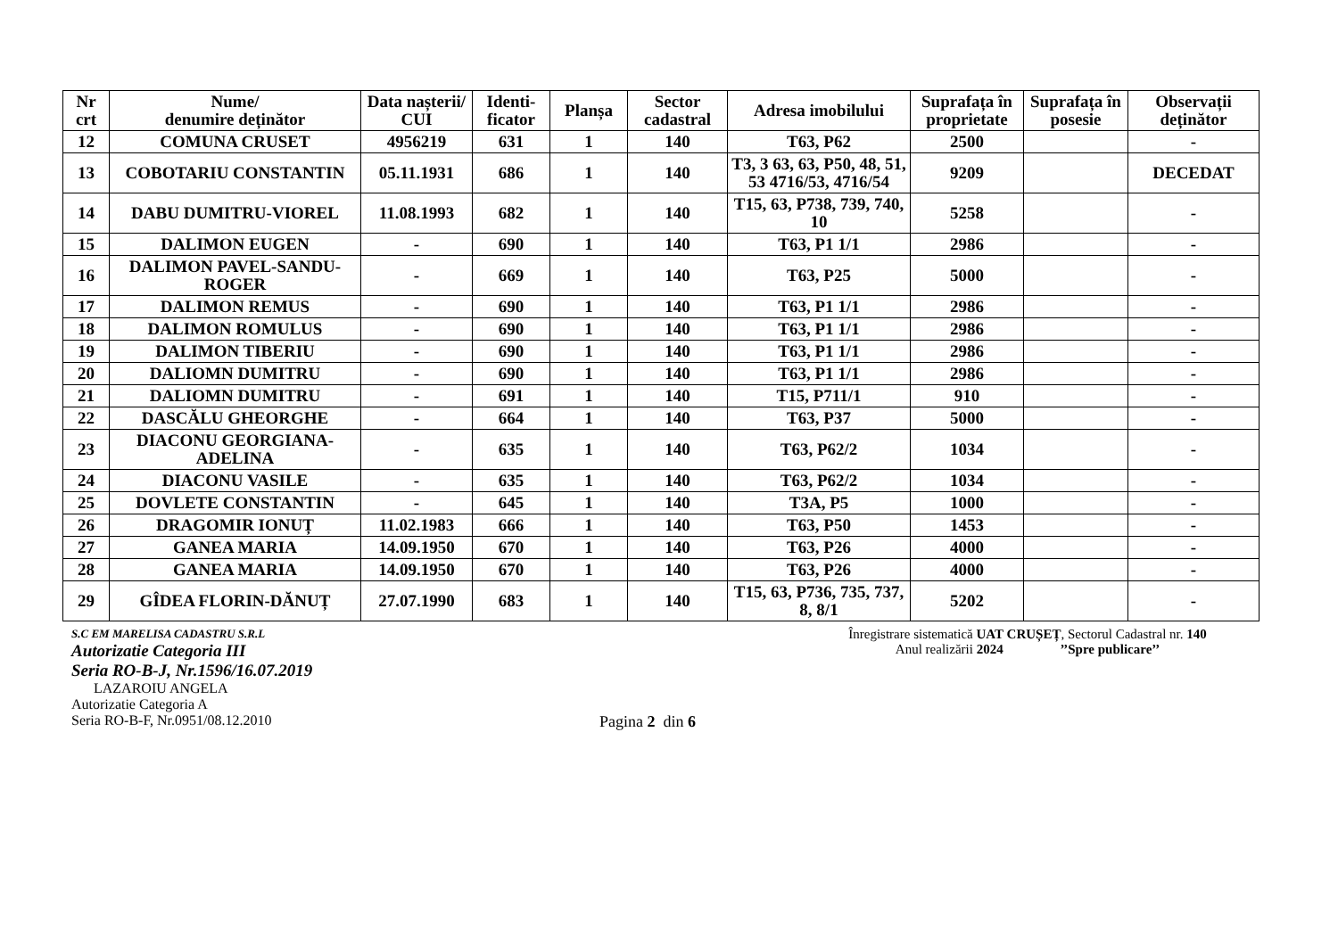| Nr crt | Nume/ denumire deținător | Data nașterii/ CUI | Identi-ficator | Planșa | Sector cadastral | Adresa imobilului | Suprafața în proprietate | Suprafața în posesie | Observații deținător |
| --- | --- | --- | --- | --- | --- | --- | --- | --- | --- |
| 12 | COMUNA CRUSET | 4956219 | 631 | 1 | 140 | T63, P62 | 2500 | | - |
| 13 | COBOTARIU CONSTANTIN | 05.11.1931 | 686 | 1 | 140 | T3, 3 63, 63, P50, 48, 51, 53 4716/53, 4716/54 | 9209 | | DECEDAT |
| 14 | DABU DUMITRU-VIOREL | 11.08.1993 | 682 | 1 | 140 | T15, 63, P738, 739, 740, 10 | 5258 | | - |
| 15 | DALIMON EUGEN | - | 690 | 1 | 140 | T63, P1 1/1 | 2986 | | - |
| 16 | DALIMON PAVEL-SANDU-ROGER | - | 669 | 1 | 140 | T63, P25 | 5000 | | - |
| 17 | DALIMON REMUS | - | 690 | 1 | 140 | T63, P1 1/1 | 2986 | | - |
| 18 | DALIMON ROMULUS | - | 690 | 1 | 140 | T63, P1 1/1 | 2986 | | - |
| 19 | DALIMON TIBERIU | - | 690 | 1 | 140 | T63, P1 1/1 | 2986 | | - |
| 20 | DALIOMN DUMITRU | - | 690 | 1 | 140 | T63, P1 1/1 | 2986 | | - |
| 21 | DALIOMN DUMITRU | - | 691 | 1 | 140 | T15, P711/1 | 910 | | - |
| 22 | DASCĂLU GHEORGHE | - | 664 | 1 | 140 | T63, P37 | 5000 | | - |
| 23 | DIACONU GEORGIANA-ADELINA | - | 635 | 1 | 140 | T63, P62/2 | 1034 | | - |
| 24 | DIACONU VASILE | - | 635 | 1 | 140 | T63, P62/2 | 1034 | | - |
| 25 | DOVLETE CONSTANTIN | - | 645 | 1 | 140 | T3A, P5 | 1000 | | - |
| 26 | DRAGOMIR IONUȚ | 11.02.1983 | 666 | 1 | 140 | T63, P50 | 1453 | | - |
| 27 | GANEA MARIA | 14.09.1950 | 670 | 1 | 140 | T63, P26 | 4000 | | - |
| 28 | GANEA MARIA | 14.09.1950 | 670 | 1 | 140 | T63, P26 | 4000 | | - |
| 29 | GÎDEA FLORIN-DĂNUȚ | 27.07.1990 | 683 | 1 | 140 | T15, 63, P736, 735, 737, 8, 8/1 | 5202 | | - |
S.C EM MARELISA CADASTRU S.R.L
Autorizatie Categoria III
Seria RO-B-J, Nr.1596/16.07.2019
LAZAROIU ANGELA
Autorizatie Categoria A
Seria RO-B-F, Nr.0951/08.12.2010 Pagina 2 din 6
Înregistrare sistematică UAT CRUȘEȚ, Sectorul Cadastral nr. 140
Anul realizării 2024 ’’Spre publicare’’